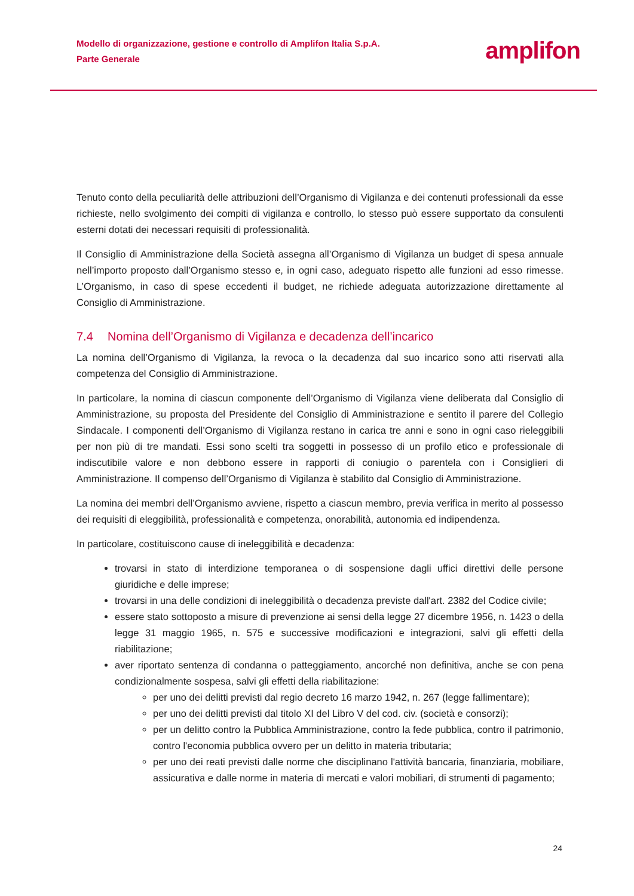Modello di organizzazione, gestione e controllo di Amplifon Italia S.p.A.
Parte Generale
amplifon
Tenuto conto della peculiarità delle attribuzioni dell’Organismo di Vigilanza e dei contenuti professionali da esse richieste, nello svolgimento dei compiti di vigilanza e controllo, lo stesso può essere supportato da consulenti esterni dotati dei necessari requisiti di professionalità.
Il Consiglio di Amministrazione della Società assegna all’Organismo di Vigilanza un budget di spesa annuale nell’importo proposto dall’Organismo stesso e, in ogni caso, adeguato rispetto alle funzioni ad esso rimesse. L’Organismo, in caso di spese eccedenti il budget, ne richiede adeguata autorizzazione direttamente al Consiglio di Amministrazione.
7.4 Nomina dell’Organismo di Vigilanza e decadenza dell’incarico
La nomina dell’Organismo di Vigilanza, la revoca o la decadenza dal suo incarico sono atti riservati alla competenza del Consiglio di Amministrazione.
In particolare, la nomina di ciascun componente dell’Organismo di Vigilanza viene deliberata dal Consiglio di Amministrazione, su proposta del Presidente del Consiglio di Amministrazione e sentito il parere del Collegio Sindacale. I componenti dell’Organismo di Vigilanza restano in carica tre anni e sono in ogni caso rieleggibili per non più di tre mandati. Essi sono scelti tra soggetti in possesso di un profilo etico e professionale di indiscutibile valore e non debbono essere in rapporti di coniugio o parentela con i Consiglieri di Amministrazione. Il compenso dell’Organismo di Vigilanza è stabilito dal Consiglio di Amministrazione.
La nomina dei membri dell’Organismo avviene, rispetto a ciascun membro, previa verifica in merito al possesso dei requisiti di eleggibilità, professionalità e competenza, onorabilità, autonomia ed indipendenza.
In particolare, costituiscono cause di ineleggibilità e decadenza:
trovarsi in stato di interdizione temporanea o di sospensione dagli uffici direttivi delle persone giuridiche e delle imprese;
trovarsi in una delle condizioni di ineleggibilità o decadenza previste dall'art. 2382 del Codice civile;
essere stato sottoposto a misure di prevenzione ai sensi della legge 27 dicembre 1956, n. 1423 o della legge 31 maggio 1965, n. 575 e successive modificazioni e integrazioni, salvi gli effetti della riabilitazione;
aver riportato sentenza di condanna o patteggiamento, ancorché non definitiva, anche se con pena condizionalmente sospesa, salvi gli effetti della riabilitazione:
per uno dei delitti previsti dal regio decreto 16 marzo 1942, n. 267 (legge fallimentare);
per uno dei delitti previsti dal titolo XI del Libro V del cod. civ. (società e consorzi);
per un delitto contro la Pubblica Amministrazione, contro la fede pubblica, contro il patrimonio, contro l'economia pubblica ovvero per un delitto in materia tributaria;
per uno dei reati previsti dalle norme che disciplinano l'attività bancaria, finanziaria, mobiliare, assicurativa e dalle norme in materia di mercati e valori mobiliari, di strumenti di pagamento;
24